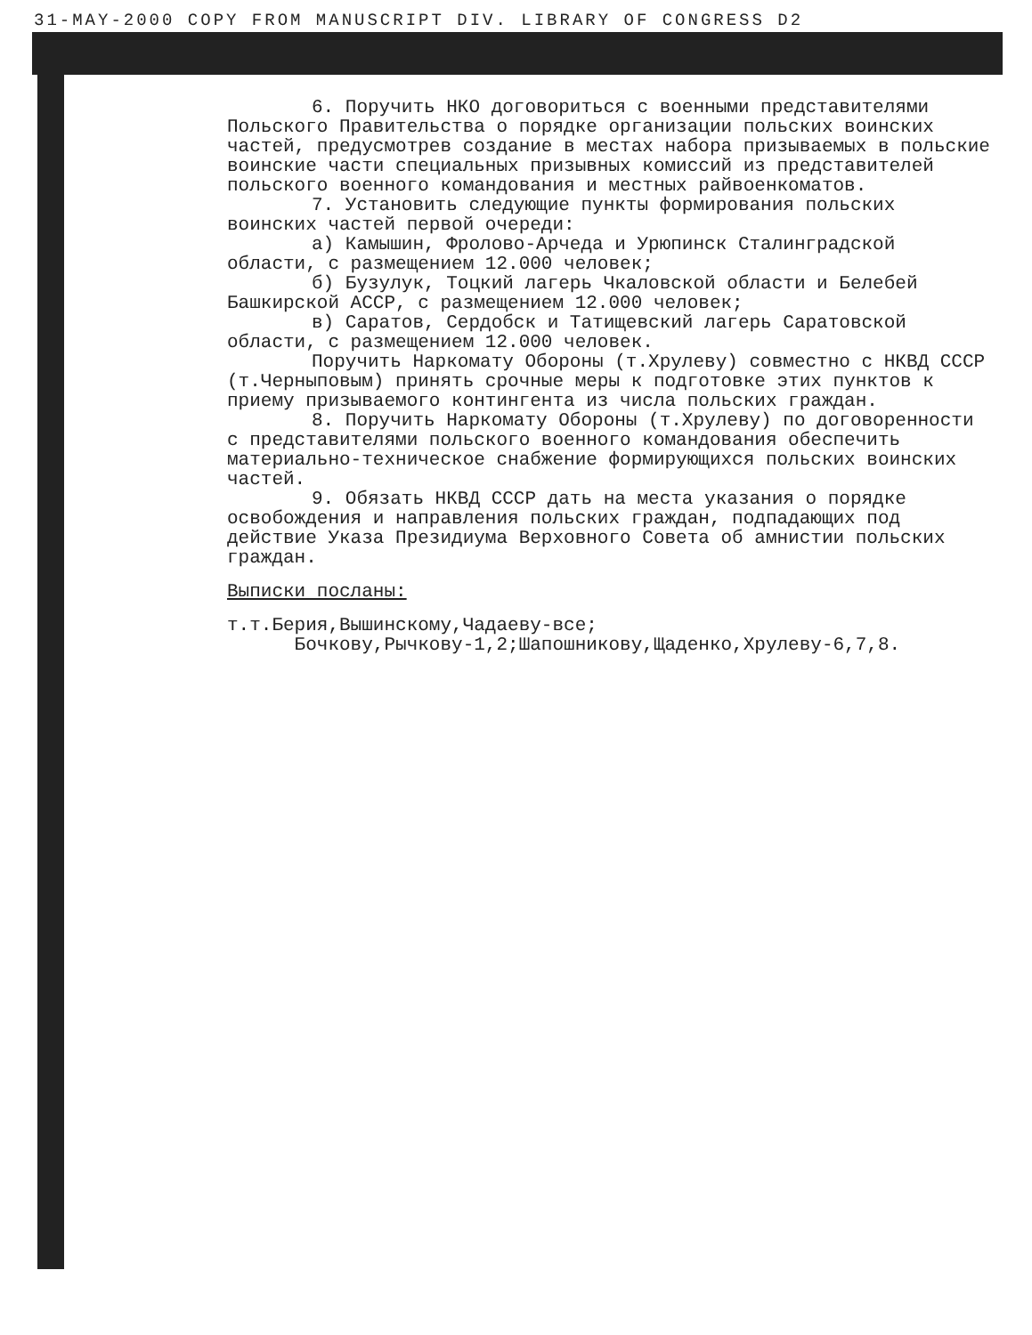31-MAY-2000 COPY FROM MANUSCRIPT DIV. LIBRARY OF CONGRESS D2
6. Поручить НКО договориться с военными представителями Польского Правительства о порядке организации польских воинских частей, предусмотрев создание в местах набора призываемых в польские воинские части специальных призывных комиссий из представителей польского военного командования и местных райвоенкоматов.
7. Установить следующие пункты формирования польских воинских частей первой очереди:
а) Камышин, Фролово-Арчеда и Урюпинск Сталинградской области, с размещением 12.000 человек;
б) Бузулук, Тоцкий лагерь Чкаловской области и Белебей Башкирской АССР, с размещением 12.000 человек;
в) Саратов, Сердобск и Татищевский лагерь Саратовской области, с размещением 12.000 человек.
Поручить Наркомату Обороны (т.Хрулеву) совместно с НКВД СССР (т.Черныповым) принять срочные меры к подготовке этих пунктов к приему призываемого контингента из числа польских граждан.
8. Поручить Наркомату Обороны (т.Хрулеву) по договоренности с представителями польского военного командования обеспечить материально-техническое снабжение формирующихся польских воинских частей.
9. Обязать НКВД СССР дать на места указания о порядке освобождения и направления польских граждан, подпадающих под действие Указа Президиума Верховного Совета об амнистии польских граждан.
Выписки посланы:
т.т.Берия,Вышинскому,Чадаеву-все;
Бочкову,Рычкову-1,2;Шапошникову,Щаденко,Хрулеву-6,7,8.